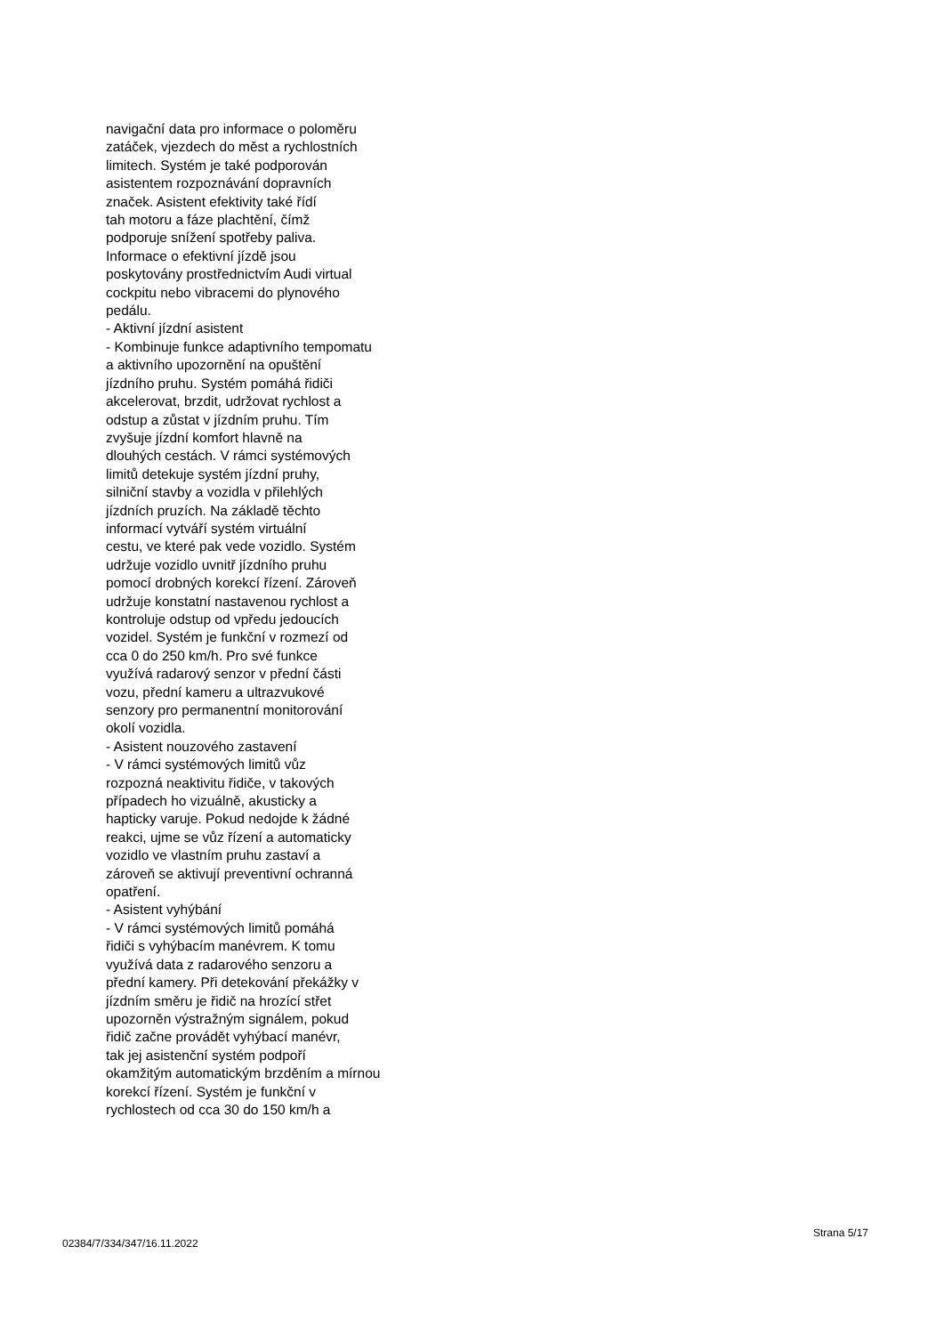navigační data pro informace o poloměru zatáček, vjezdech do měst a rychlostních limitech. Systém je také podporován asistentem rozpoznávání dopravních značek. Asistent efektivity také řídí tah motoru a fáze plachtění, čímž podporuje snížení spotřeby paliva. Informace o efektivní jízdě jsou poskytovány prostřednictvím Audi virtual cockpitu nebo vibracemi do plynového pedálu. - Aktivní jízdní asistent - Kombinuje funkce adaptivního tempomatu a aktivního upozornění na opuštění jízdního pruhu. Systém pomáhá řidiči akcelerovat, brzdit, udržovat rychlost a odstup a zůstat v jízdním pruhu. Tím zvyšuje jízdní komfort hlavně na dlouhých cestách. V rámci systémových limitů detekuje systém jízdní pruhy, silniční stavby a vozidla v přilehlých jízdních pruzích. Na základě těchto informací vytváří systém virtuální cestu, ve které pak vede vozidlo. Systém udržuje vozidlo uvnitř jízdního pruhu pomocí drobných korekcí řízení. Zároveň udržuje konstatní nastavenou rychlost a kontroluje odstup od vpředu jedoucích vozidel. Systém je funkční v rozmezí od cca 0 do 250 km/h. Pro své funkce využívá radarový senzor v přední části vozu, přední kameru a ultrazvukové senzory pro permanentní monitorování okolí vozidla. - Asistent nouzového zastavení - V rámci systémových limitů vůz rozpozná neaktivitu řidiče, v takových případech ho vizuálně, akusticky a hapticky varuje. Pokud nedojde k žádné reakci, ujme se vůz řízení a automaticky vozidlo ve vlastním pruhu zastaví a zároveň se aktivují preventivní ochranná opatření. - Asistent vyhýbání - V rámci systémových limitů pomáhá řidiči s vyhýbacím manévrem. K tomu využívá data z radarového senzoru a přední kamery. Při detekování překážky v jízdním směru je řidič na hrozící střet upozorněn výstražným signálem, pokud řidič začne provádět vyhýbací manévr, tak jej asistenční systém podpoří okamžitým automatickým brzděním a mírnou korekcí řízení. Systém je funkční v rychlostech od cca 30 do 150 km/h a
02384/7/334/347/16.11.2022 Strana 5/17